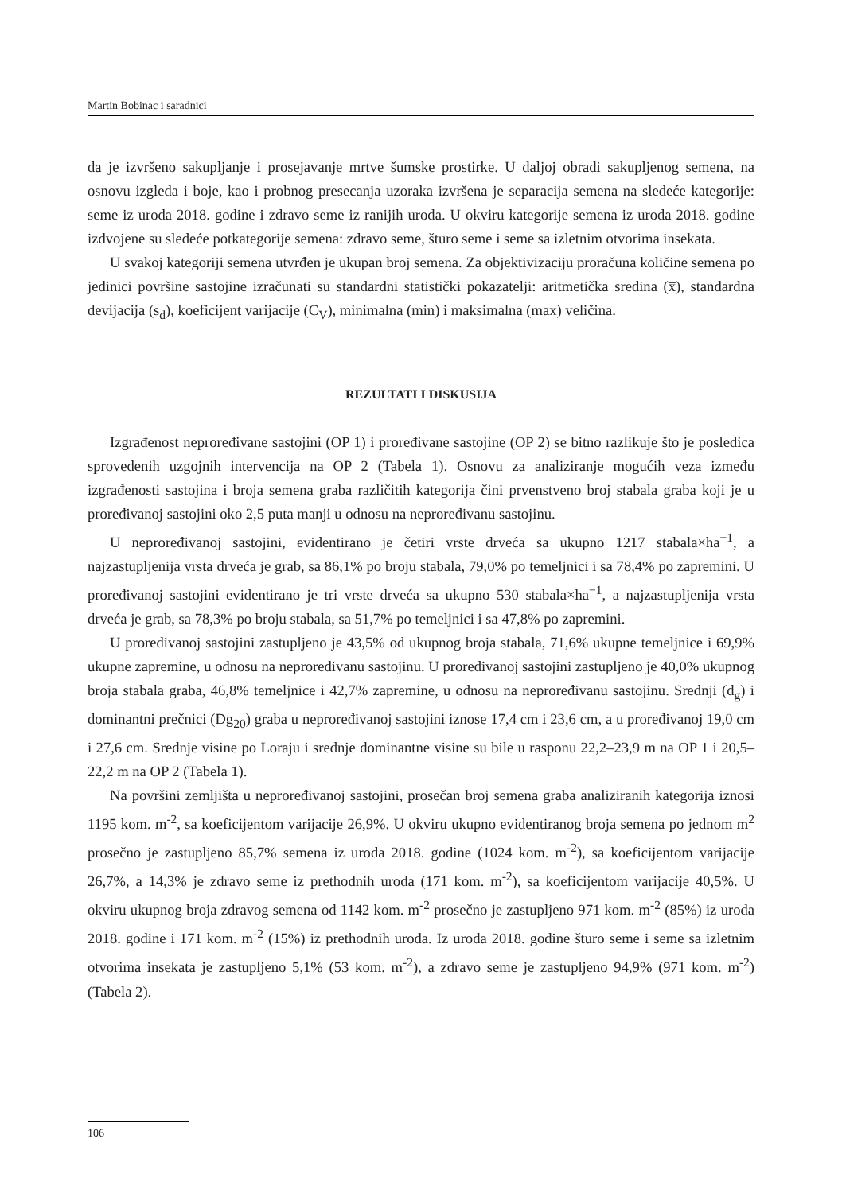Martin Bobinac i saradnici
da je izvršeno sakupljanje i prosejavanje mrtve šumske prostirke. U daljoj obradi sakupljenog semena, na osnovu izgleda i boje, kao i probnog presecanja uzoraka izvršena je separacija semena na sledeće kategorije: seme iz uroda 2018. godine i zdravo seme iz ranijih uroda. U okviru kategorije semena iz uroda 2018. godine izdvojene su sledeće potkategorije semena: zdravo seme, šturo seme i seme sa izletnim otvorima insekata.
U svakoj kategoriji semena utvrđen je ukupan broj semena. Za objektivizaciju proračuna količine semena po jedinici površine sastojine izračunati su standardni statistički pokazatelji: aritmetička sredina (x̅), standardna devijacija (s<sub>d</sub>), koeficijent varijacije (C<sub>V</sub>), minimalna (min) i maksimalna (max) veličina.
REZULTATI I DISKUSIJA
Izgrađenost neproređivane sastojini (OP 1) i proređivane sastojine (OP 2) se bitno razlikuje što je posledica sprovedenih uzgojnih intervencija na OP 2 (Tabela 1). Osnovu za analiziranje mogućih veza između izgrađenosti sastojina i broja semena graba različitih kategorija čini prvenstveno broj stabala graba koji je u proređivanoj sastojini oko 2,5 puta manji u odnosu na neproređivanu sastojinu.
U neproređivanoj sastojini, evidentirano je četiri vrste drveća sa ukupno 1217 stabala×ha<sup>−1</sup>, a najzastupljenija vrsta drveća je grab, sa 86,1% po broju stabala, 79,0% po temeljnici i sa 78,4% po zapremini. U proređivanoj sastojini evidentirano je tri vrste drveća sa ukupno 530 stabala×ha<sup>−1</sup>, a najzastupljenija vrsta drveća je grab, sa 78,3% po broju stabala, sa 51,7% po temeljnici i sa 47,8% po zapremini.
U proređivanoj sastojini zastupljeno je 43,5% od ukupnog broja stabala, 71,6% ukupne temeljnice i 69,9% ukupne zapremine, u odnosu na neproređivanu sastojinu. U proređivanoj sastojini zastupljeno je 40,0% ukupnog broja stabala graba, 46,8% temeljnice i 42,7% zapremine, u odnosu na neproređivanu sastojinu. Srednji (d<sub>g</sub>) i dominantni prečnici (Dg<sub>20</sub>) graba u neproređivanoj sastojini iznose 17,4 cm i 23,6 cm, a u proređivanoj 19,0 cm i 27,6 cm. Srednje visine po Loraju i srednje dominantne visine su bile u rasponu 22,2–23,9 m na OP 1 i 20,5–22,2 m na OP 2 (Tabela 1).
Na površini zemljišta u neproređivanoj sastojini, prosečan broj semena graba analiziranih kategorija iznosi 1195 kom. m<sup>-2</sup>, sa koeficijentom varijacije 26,9%. U okviru ukupno evidentiranog broja semena po jednom m<sup>2</sup> prosečno je zastupljeno 85,7% semena iz uroda 2018. godine (1024 kom. m<sup>-2</sup>), sa koeficijentom varijacije 26,7%, a 14,3% je zdravo seme iz prethodnih uroda (171 kom. m<sup>-2</sup>), sa koeficijentom varijacije 40,5%. U okviru ukupnog broja zdravog semena od 1142 kom. m<sup>-2</sup> prosečno je zastupljeno 971 kom. m<sup>-2</sup> (85%) iz uroda 2018. godine i 171 kom. m<sup>-2</sup> (15%) iz prethodnih uroda. Iz uroda 2018. godine šturo seme i seme sa izletnim otvorima insekata je zastupljeno 5,1% (53 kom. m<sup>-2</sup>), a zdravo seme je zastupljeno 94,9% (971 kom. m<sup>-2</sup>) (Tabela 2).
106